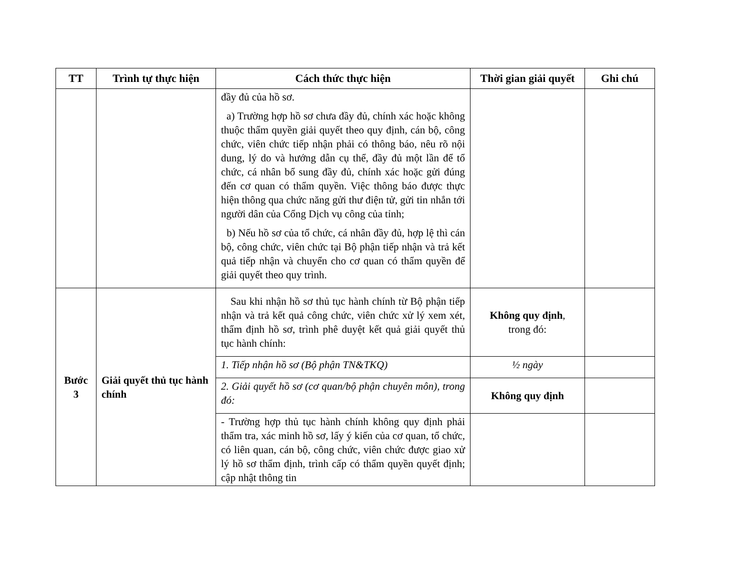| TT | Trình tự thực hiện | Cách thức thực hiện | Thời gian giải quyết | Ghi chú |
| --- | --- | --- | --- | --- |
| | | đầy đủ của hồ sơ. a) Trường hợp hồ sơ chưa đầy đủ, chính xác hoặc không thuộc thẩm quyền giải quyết theo quy định, cán bộ, công chức, viên chức tiếp nhận phải có thông báo, nêu rõ nội dung, lý do và hướng dẫn cụ thể, đầy đủ một lần để tổ chức, cá nhân bổ sung đầy đủ, chính xác hoặc gửi đúng đến cơ quan có thẩm quyền. Việc thông báo được thực hiện thông qua chức năng gửi thư điện tử, gửi tin nhắn tới người dân của Cổng Dịch vụ công của tỉnh; b) Nếu hồ sơ của tổ chức, cá nhân đầy đủ, hợp lệ thì cán bộ, công chức, viên chức tại Bộ phận tiếp nhận và trả kết quả tiếp nhận và chuyển cho cơ quan có thẩm quyền để giải quyết theo quy trình. | | |
| Bước 3 | Giải quyết thủ tục hành chính | Sau khi nhận hồ sơ thủ tục hành chính từ Bộ phận tiếp nhận và trả kết quả công chức, viên chức xử lý xem xét, thẩm định hồ sơ, trình phê duyệt kết quả giải quyết thủ tục hành chính: | Không quy định , trong đó: | |
| | | 1. Tiếp nhận hồ sơ (Bộ phận TN&TKQ) | ½ ngày | |
| | | 2. Giải quyết hồ sơ (cơ quan/bộ phận chuyên môn), trong đó: | Không quy định | |
| | | - Trường hợp thủ tục hành chính không quy định phải thẩm tra, xác minh hồ sơ, lấy ý kiến của cơ quan, tổ chức, có liên quan, cán bộ, công chức, viên chức được giao xử lý hồ sơ thẩm định, trình cấp có thẩm quyền quyết định; cập nhật thông tin | | |